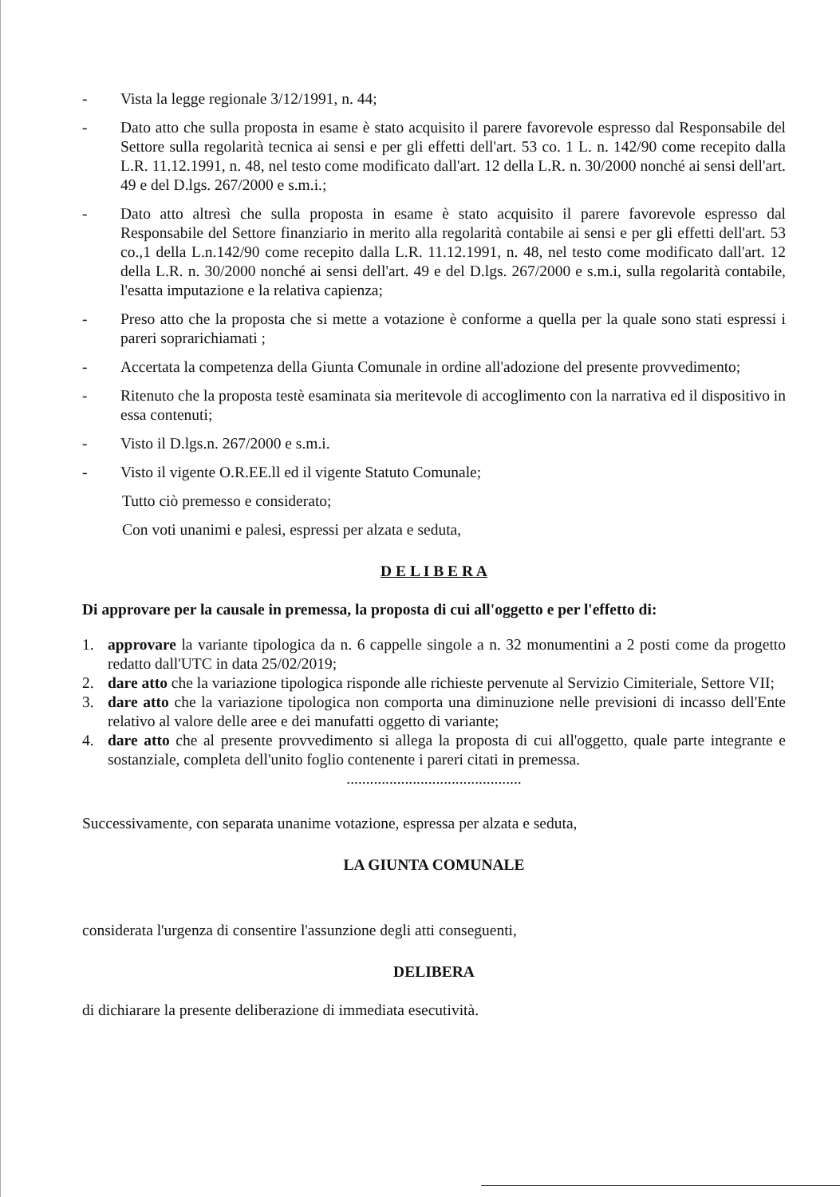- Vista la legge regionale 3/12/1991, n. 44;
- Dato atto che sulla proposta in esame è stato acquisito il parere favorevole espresso dal Responsabile del Settore sulla regolarità tecnica ai sensi e per gli effetti dell'art. 53 co. 1 L. n. 142/90 come recepito dalla L.R. 11.12.1991, n. 48, nel testo come modificato dall'art. 12 della L.R. n. 30/2000 nonché ai sensi dell'art. 49 e del D.lgs. 267/2000 e s.m.i.;
- Dato atto altresì che sulla proposta in esame è stato acquisito il parere favorevole espresso dal Responsabile del Settore finanziario in merito alla regolarità contabile ai sensi e per gli effetti dell'art. 53 co.,1 della L.n.142/90 come recepito dalla L.R. 11.12.1991, n. 48, nel testo come modificato dall'art. 12 della L.R. n. 30/2000 nonché ai sensi dell'art. 49 e del D.lgs. 267/2000 e s.m.i, sulla regolarità contabile, l'esatta imputazione e la relativa capienza;
- Preso atto che la proposta che si mette a votazione è conforme a quella per la quale sono stati espressi i pareri soprarichiamati ;
- Accertata la competenza della Giunta Comunale in ordine all'adozione del presente provvedimento;
- Ritenuto che la proposta testè esaminata sia meritevole di accoglimento con la narrativa ed il dispositivo in essa contenuti;
- Visto il D.lgs.n. 267/2000 e s.m.i.
- Visto il vigente O.R.EE.ll ed il vigente Statuto Comunale;
Tutto ciò premesso e considerato;
Con voti unanimi e palesi, espressi per alzata e seduta,
D E L I B E R A
Di approvare per la causale in premessa, la proposta di cui all'oggetto e per l'effetto di:
1. approvare la variante tipologica da n. 6 cappelle singole a n. 32 monumentini a 2 posti come da progetto redatto dall'UTC in data 25/02/2019;
2. dare atto che la variazione tipologica risponde alle richieste pervenute al Servizio Cimiteriale, Settore VII;
3. dare atto che la variazione tipologica non comporta una diminuzione nelle previsioni di incasso dell'Ente relativo al valore delle aree e dei manufatti oggetto di variante;
4. dare atto che al presente provvedimento si allega la proposta di cui all'oggetto, quale parte integrante e sostanziale, completa dell'unito foglio contenente i pareri citati in premessa.
.............................................
Successivamente, con separata unanime votazione, espressa per alzata e seduta,
LA GIUNTA COMUNALE
considerata l'urgenza di consentire l'assunzione degli atti conseguenti,
DELIBERA
di dichiarare la presente deliberazione di immediata esecutività.